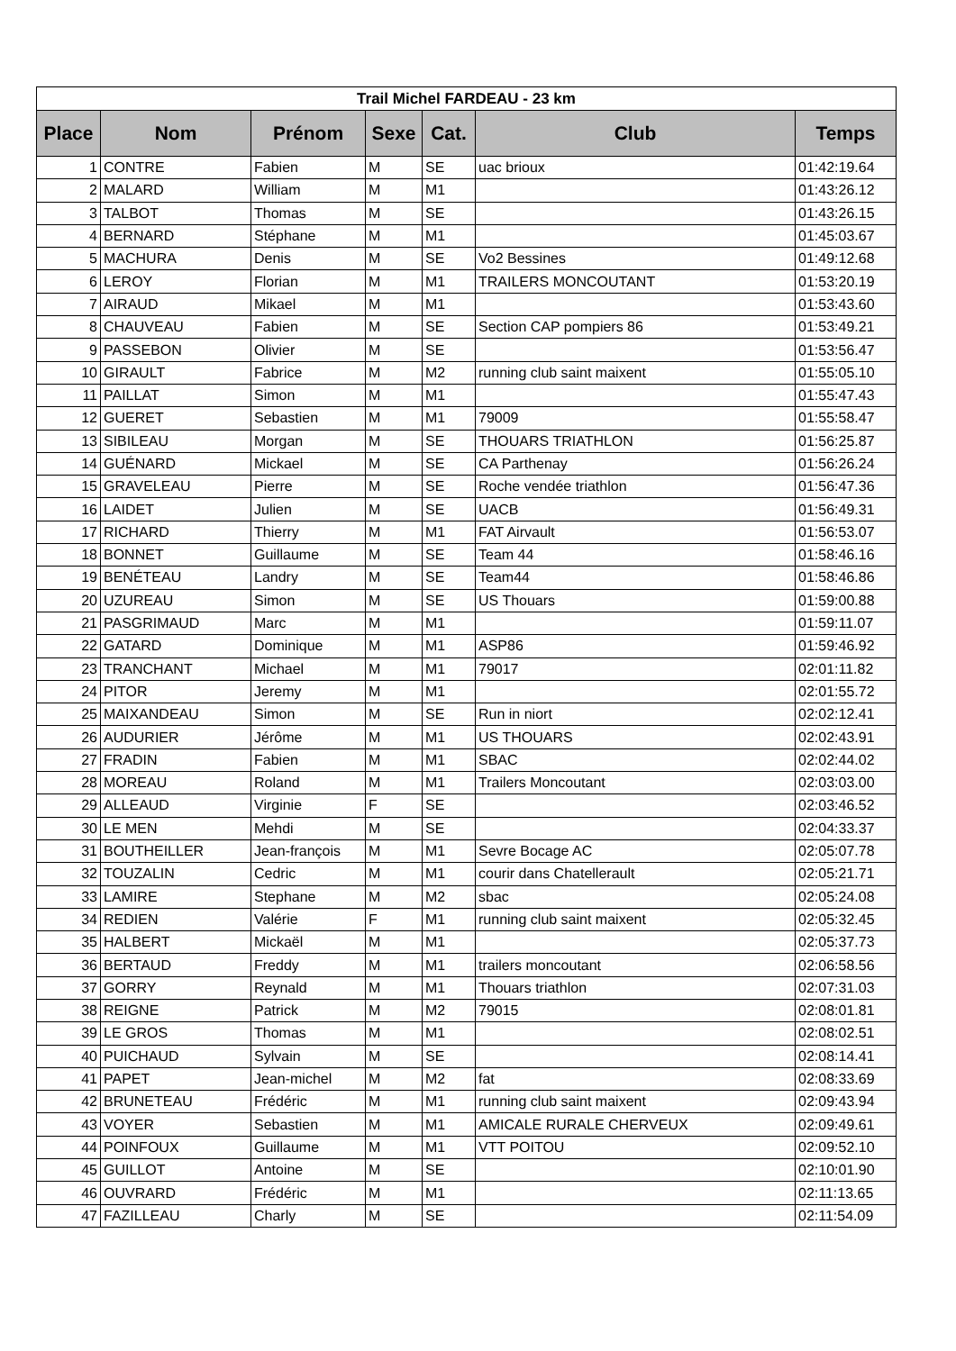| Trail Michel FARDEAU - 23 km | | | | | | |
| Place | Nom | Prénom | Sexe | Cat. | Club | Temps |
| 1 | CONTRE | Fabien | M | SE | uac brioux | 01:42:19.64 |
| 2 | MALARD | William | M | M1 | | 01:43:26.12 |
| 3 | TALBOT | Thomas | M | SE | | 01:43:26.15 |
| 4 | BERNARD | Stéphane | M | M1 | | 01:45:03.67 |
| 5 | MACHURA | Denis | M | SE | Vo2 Bessines | 01:49:12.68 |
| 6 | LEROY | Florian | M | M1 | TRAILERS MONCOUTANT | 01:53:20.19 |
| 7 | AIRAUD | Mikael | M | M1 | | 01:53:43.60 |
| 8 | CHAUVEAU | Fabien | M | SE | Section CAP pompiers 86 | 01:53:49.21 |
| 9 | PASSEBON | Olivier | M | SE | | 01:53:56.47 |
| 10 | GIRAULT | Fabrice | M | M2 | running club saint maixent | 01:55:05.10 |
| 11 | PAILLAT | Simon | M | M1 | | 01:55:47.43 |
| 12 | GUERET | Sebastien | M | M1 | 79009 | 01:55:58.47 |
| 13 | SIBILEAU | Morgan | M | SE | THOUARS TRIATHLON | 01:56:25.87 |
| 14 | GUÉNARD | Mickael | M | SE | CA Parthenay | 01:56:26.24 |
| 15 | GRAVELEAU | Pierre | M | SE | Roche vendée triathlon | 01:56:47.36 |
| 16 | LAIDET | Julien | M | SE | UACB | 01:56:49.31 |
| 17 | RICHARD | Thierry | M | M1 | FAT Airvault | 01:56:53.07 |
| 18 | BONNET | Guillaume | M | SE | Team 44 | 01:58:46.16 |
| 19 | BENÉTEAU | Landry | M | SE | Team44 | 01:58:46.86 |
| 20 | UZUREAU | Simon | M | SE | US Thouars | 01:59:00.88 |
| 21 | PASGRIMAUD | Marc | M | M1 | | 01:59:11.07 |
| 22 | GATARD | Dominique | M | M1 | ASP86 | 01:59:46.92 |
| 23 | TRANCHANT | Michael | M | M1 | 79017 | 02:01:11.82 |
| 24 | PITOR | Jeremy | M | M1 | | 02:01:55.72 |
| 25 | MAIXANDEAU | Simon | M | SE | Run in niort | 02:02:12.41 |
| 26 | AUDURIER | Jérôme | M | M1 | US THOUARS | 02:02:43.91 |
| 27 | FRADIN | Fabien | M | M1 | SBAC | 02:02:44.02 |
| 28 | MOREAU | Roland | M | M1 | Trailers Moncoutant | 02:03:03.00 |
| 29 | ALLEAUD | Virginie | F | SE | | 02:03:46.52 |
| 30 | LE MEN | Mehdi | M | SE | | 02:04:33.37 |
| 31 | BOUTHEILLER | Jean-françois | M | M1 | Sevre Bocage AC | 02:05:07.78 |
| 32 | TOUZALIN | Cedric | M | M1 | courir dans Chatellerault | 02:05:21.71 |
| 33 | LAMIRE | Stephane | M | M2 | sbac | 02:05:24.08 |
| 34 | REDIEN | Valérie | F | M1 | running club saint maixent | 02:05:32.45 |
| 35 | HALBERT | Mickaël | M | M1 | | 02:05:37.73 |
| 36 | BERTAUD | Freddy | M | M1 | trailers moncoutant | 02:06:58.56 |
| 37 | GORRY | Reynald | M | M1 | Thouars triathlon | 02:07:31.03 |
| 38 | REIGNE | Patrick | M | M2 | 79015 | 02:08:01.81 |
| 39 | LE GROS | Thomas | M | M1 | | 02:08:02.51 |
| 40 | PUICHAUD | Sylvain | M | SE | | 02:08:14.41 |
| 41 | PAPET | Jean-michel | M | M2 | fat | 02:08:33.69 |
| 42 | BRUNETEAU | Frédéric | M | M1 | running club saint maixent | 02:09:43.94 |
| 43 | VOYER | Sebastien | M | M1 | AMICALE RURALE CHERVEUX | 02:09:49.61 |
| 44 | POINFOUX | Guillaume | M | M1 | VTT POITOU | 02:09:52.10 |
| 45 | GUILLOT | Antoine | M | SE | | 02:10:01.90 |
| 46 | OUVRARD | Frédéric | M | M1 | | 02:11:13.65 |
| 47 | FAZILLEAU | Charly | M | SE | | 02:11:54.09 |